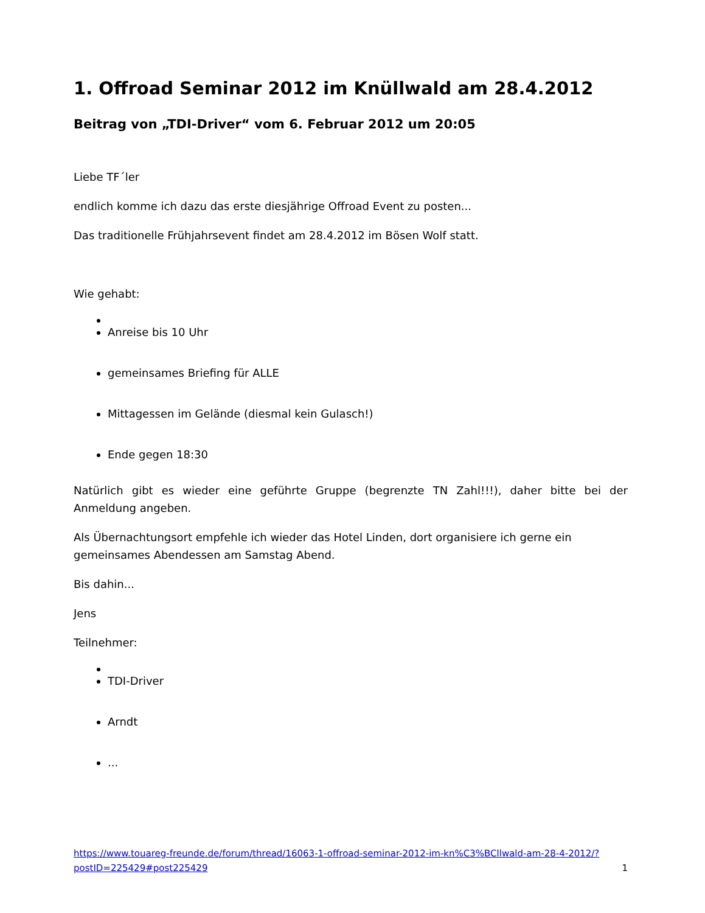1. Offroad Seminar 2012 im Knüllwald am 28.4.2012
Beitrag von „TDI-Driver“ vom 6. Februar 2012 um 20:05
Liebe TF´ler
endlich komme ich dazu das erste diesjährige Offroad Event zu posten...
Das traditionelle Frühjahrsevent findet am 28.4.2012 im Bösen Wolf statt.
Wie gehabt:
Anreise bis 10 Uhr
gemeinsames Briefing für ALLE
Mittagessen im Gelände (diesmal kein Gulasch!)
Ende gegen 18:30
Natürlich gibt es wieder eine geführte Gruppe (begrenzte TN Zahl!!!), daher bitte bei der Anmeldung angeben.
Als Übernachtungsort empfehle ich wieder das Hotel Linden, dort organisiere ich gerne ein gemeinsames Abendessen am Samstag Abend.
Bis dahin...
Jens
Teilnehmer:
TDI-Driver
Arndt
...
https://www.touareg-freunde.de/forum/thread/16063-1-offroad-seminar-2012-im-kn%C3%BCllwald-am-28-4-2012/?postID=225429#post225429 1